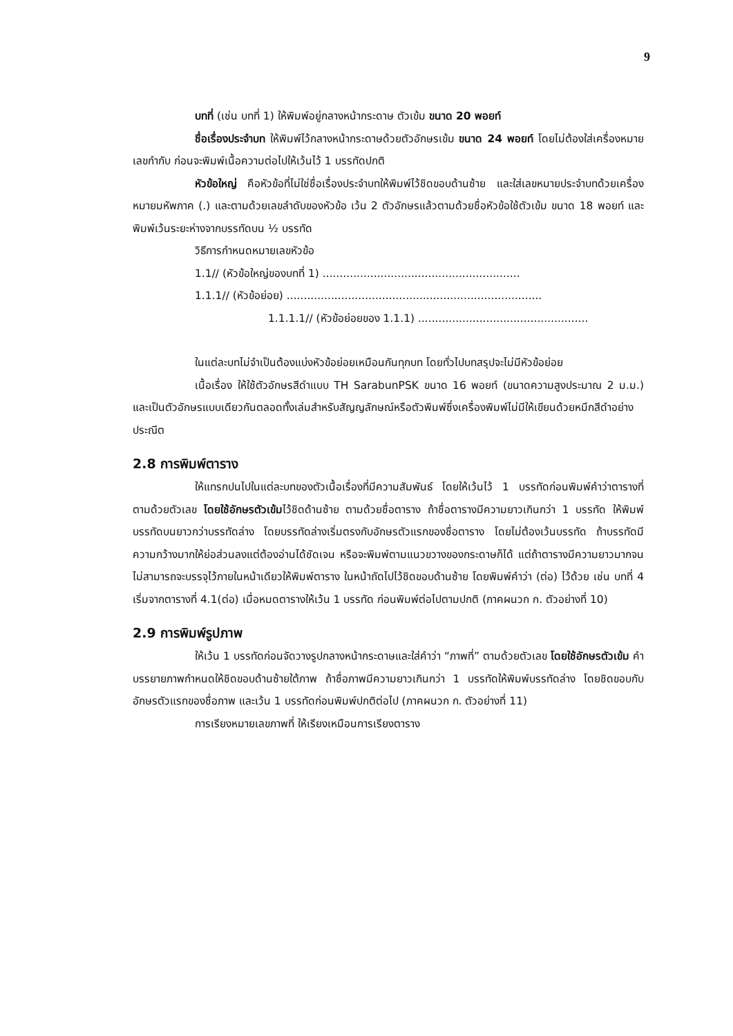9
บทที่ (เช่น บทที่ 1) ให้พิมพ์อยู่กลางหน้ากระดาษ ตัวเข้ม ขนาด 20 พอยท์
ชื่อเรื่องประจำบท ให้พิมพ์ไว้กลางหน้ากระดาษด้วยตัวอักษรเข้ม ขนาด 24 พอยท์ โดยไม่ต้องใส่เครื่องหมายเลขกำกับ ก่อนจะพิมพ์เนื้อความต่อไปให้เว้นไว้ 1 บรรทัดปกติ
หัวข้อใหญ่ คือหัวข้อที่ไม่ใช่ชื่อเรื่องประจำบทให้พิมพ์ไว้ชิดขอบด้านซ้าย และใส่เลขหมายประจำบทด้วยเครื่องหมายมหัพภาค (.) และตามด้วยเลขลำดับของหัวข้อ เว้น 2 ตัวอักษรแล้วตามด้วยชื่อหัวข้อใช้ตัวเข้ม ขนาด 18 พอยท์ และพิมพ์เว้นระยะห่างจากบรรทัดบน ½ บรรทัด
วิธีการกำหนดหมายเลขหัวข้อ
1.1// (หัวข้อใหญ่ของบทที่ 1) ..........................................................
1.1.1// (หัวข้อย่อย) ...........................................................................
1.1.1.1// (หัวข้อย่อยของ 1.1.1) ..................................................
ในแต่ละบทไม่จำเป็นต้องแบ่งหัวข้อย่อยเหมือนกันทุกบท โดยทั่วไปบทสรุปจะไม่มีหัวข้อย่อย
เนื้อเรื่อง ให้ใช้ตัวอักษรสีดำแบบ TH SarabunPSK ขนาด 16 พอยท์ (ขนาดความสูงประมาณ 2 ม.ม.) และเป็นตัวอักษรแบบเดียวกันตลอดทั้งเล่มสำหรับสัญญลักษณ์หรือตัวพิมพ์ซึ่งเครื่องพิมพ์ไม่มีให้เขียนด้วยหมึกสีดำอย่างประณีต
2.8 การพิมพ์ตาราง
ให้แทรกปนไปในแต่ละบทของตัวเนื้อเรื่องที่มีความสัมพันธ์ โดยให้เว้นไว้ 1 บรรทัดก่อนพิมพ์คำว่าตารางที่ ตามด้วยตัวเลข โดยใช้อักษรตัวเข้มไว้ชิดด้านซ้าย ตามด้วยชื่อตาราง ถ้าชื่อตารางมีความยาวเกินกว่า 1 บรรทัด ให้พิมพ์บรรทัดบนยาวกว่าบรรทัดล่าง โดยบรรทัดล่างเริ่มตรงกับอักษรตัวแรกของชื่อตาราง โดยไม่ต้องเว้นบรรทัด ถ้าบรรทัดมีความกว้างมากให้ย่อส่วนลงแต่ต้องอ่านได้ชัดเจน หรือจะพิมพ์ตามแนวขวางของกระดาษก็ได้ แต่ถ้าตารางมีความยาวมากจนไม่สามารถจะบรรจุไว้ภายในหน้าเดียวให้พิมพ์ตาราง ในหน้าถัดไปไว้ชิดขอบด้านซ้าย โดยพิมพ์คำว่า (ต่อ) ไว้ด้วย เช่น บทที่ 4 เริ่มจากตารางที่ 4.1(ต่อ) เมื่อหมดตารางให้เว้น 1 บรรทัด ก่อนพิมพ์ต่อไปตามปกติ (ภาคผนวก ก. ตัวอย่างที่ 10)
2.9 การพิมพ์รูปภาพ
ให้เว้น 1 บรรทัดก่อนจัดวางรูปกลางหน้ากระดาษและใส่คำว่า “ภาพที่” ตามด้วยตัวเลข โดยใช้อักษรตัวเข้ม คำบรรยายภาพกำหนดให้ชิดขอบด้านซ้ายใต้ภาพ ถ้าชื่อภาพมีความยาวเกินกว่า 1 บรรทัดให้พิมพ์บรรทัดล่าง โดยชิดขอบกับอักษรตัวแรกของชื่อภาพ และเว้น 1 บรรทัดก่อนพิมพ์ปกติต่อไป (ภาคผนวก ก. ตัวอย่างที่ 11)
การเรียงหมายเลขภาพที่ ให้เรียงเหมือนการเรียงตาราง